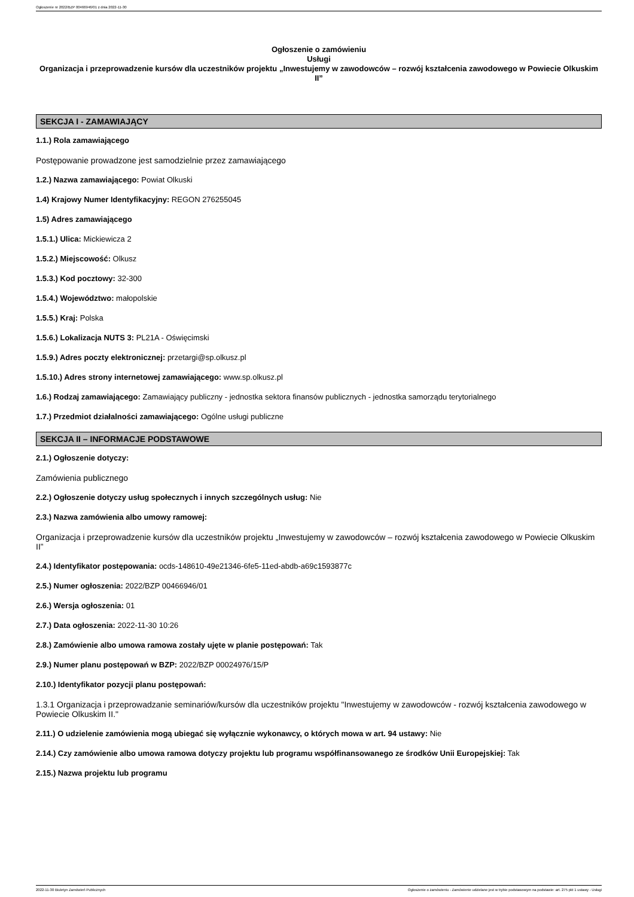Ogłoszenie nr 2022/BZP 00466946/01 z dnia 2022-11-30
Ogłoszenie o zamówieniu
Usługi
Organizacja i przeprowadzenie kursów dla uczestników projektu „Inwestujemy w zawodowców – rozwój kształcenia zawodowego w Powiecie Olkuskim II”
SEKCJA I - ZAMAWIAJĄCY
1.1.) Rola zamawiającego
Postępowanie prowadzone jest samodzielnie przez zamawiającego
1.2.) Nazwa zamawiającego: Powiat Olkuski
1.4) Krajowy Numer Identyfikacyjny: REGON 276255045
1.5) Adres zamawiającego
1.5.1.) Ulica: Mickiewicza 2
1.5.2.) Miejscowość: Olkusz
1.5.3.) Kod pocztowy: 32-300
1.5.4.) Województwo: małopolskie
1.5.5.) Kraj: Polska
1.5.6.) Lokalizacja NUTS 3: PL21A - Oświęcimski
1.5.9.) Adres poczty elektronicznej: przetargi@sp.olkusz.pl
1.5.10.) Adres strony internetowej zamawiającego: www.sp.olkusz.pl
1.6.) Rodzaj zamawiającego: Zamawiający publiczny - jednostka sektora finansów publicznych - jednostka samorządu terytorialnego
1.7.) Przedmiot działalności zamawiającego: Ogólne usługi publiczne
SEKCJA II – INFORMACJE PODSTAWOWE
2.1.) Ogłoszenie dotyczy:
Zamówienia publicznego
2.2.) Ogłoszenie dotyczy usług społecznych i innych szczególnych usług: Nie
2.3.) Nazwa zamówienia albo umowy ramowej:
Organizacja i przeprowadzenie kursów dla uczestników projektu „Inwestujemy w zawodowców – rozwój kształcenia zawodowego w Powiecie Olkuskim II”
2.4.) Identyfikator postępowania: ocds-148610-49e21346-6fe5-11ed-abdb-a69c1593877c
2.5.) Numer ogłoszenia: 2022/BZP 00466946/01
2.6.) Wersja ogłoszenia: 01
2.7.) Data ogłoszenia: 2022-11-30 10:26
2.8.) Zamówienie albo umowa ramowa zostały ujęte w planie postępowań: Tak
2.9.) Numer planu postępowań w BZP: 2022/BZP 00024976/15/P
2.10.) Identyfikator pozycji planu postępowań:
1.3.1 Organizacja i przeprowadzanie seminariów/kursów dla uczestników projektu "Inwestujemy w zawodowców - rozwój kształcenia zawodowego w Powiecie Olkuskim II."
2.11.) O udzielenie zamówienia mogą ubiegać się wyłącznie wykonawcy, o których mowa w art. 94 ustawy: Nie
2.14.) Czy zamówienie albo umowa ramowa dotyczy projektu lub programu współfinansowanego ze środków Unii Europejskiej: Tak
2.15.) Nazwa projektu lub programu
2022-11-30 Biuletyn Zamówień Publicznych Ogłoszenie o zamówieniu - Zamówienie udzielane jest w trybie podstawowym na podstawie: art. 275 pkt 1 ustawy - Usługi